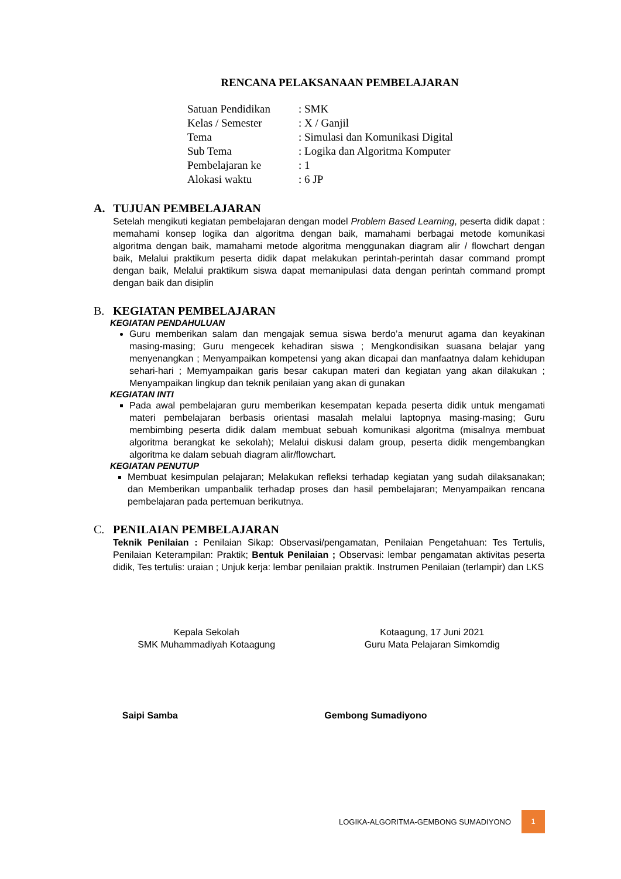RENCANA PELAKSANAAN PEMBELAJARAN
| Satuan Pendidikan | : SMK |
| Kelas / Semester | : X / Ganjil |
| Tema | : Simulasi dan Komunikasi Digital |
| Sub Tema | : Logika dan Algoritma Komputer |
| Pembelajaran ke | : 1 |
| Alokasi waktu | : 6 JP |
A. TUJUAN PEMBELAJARAN
Setelah mengikuti kegiatan pembelajaran dengan model Problem Based Learning, peserta didik dapat : memahami konsep logika dan algoritma dengan baik, mamahami berbagai metode komunikasi algoritma dengan baik, mamahami metode algoritma menggunakan diagram alir / flowchart dengan baik, Melalui praktikum peserta didik dapat melakukan perintah-perintah dasar command prompt dengan baik, Melalui praktikum siswa dapat memanipulasi data dengan perintah command prompt dengan baik dan disiplin
B. KEGIATAN PEMBELAJARAN
KEGIATAN PENDAHULUAN
Guru memberikan salam dan mengajak semua siswa berdo’a menurut agama dan keyakinan masing-masing; Guru mengecek kehadiran siswa ; Mengkondisikan suasana belajar yang menyenangkan ; Menyampaikan kompetensi yang akan dicapai dan manfaatnya dalam kehidupan sehari-hari ; Memyampaikan garis besar cakupan materi dan kegiatan yang akan dilakukan ; Menyampaikan lingkup dan teknik penilaian yang akan di gunakan
KEGIATAN INTI
Pada awal pembelajaran guru memberikan kesempatan kepada peserta didik untuk mengamati materi pembelajaran berbasis orientasi masalah melalui laptopnya masing-masing; Guru membimbing peserta didik dalam membuat sebuah komunikasi algoritma (misalnya membuat algoritma berangkat ke sekolah); Melalui diskusi dalam group, peserta didik mengembangkan algoritma ke dalam sebuah diagram alir/flowchart.
KEGIATAN PENUTUP
Membuat kesimpulan pelajaran; Melakukan refleksi terhadap kegiatan yang sudah dilaksanakan; dan Memberikan umpanbalik terhadap proses dan hasil pembelajaran; Menyampaikan rencana pembelajaran pada pertemuan berikutnya.
C. PENILAIAN PEMBELAJARAN
Teknik Penilaian : Penilaian Sikap: Observasi/pengamatan, Penilaian Pengetahuan: Tes Tertulis, Penilaian Keterampilan: Praktik; Bentuk Penilaian ; Observasi: lembar pengamatan aktivitas peserta didik, Tes tertulis: uraian ; Unjuk kerja: lembar penilaian praktik. Instrumen Penilaian (terlampir) dan LKS
Kepala Sekolah
SMK Muhammadiyah Kotaagung
Saipi Samba
Kotaagung, 17 Juni 2021
Guru Mata Pelajaran Simkomdig
Gembong Sumadiyono
LOGIKA-ALGORITMA-GEMBONG SUMADIYONO 1